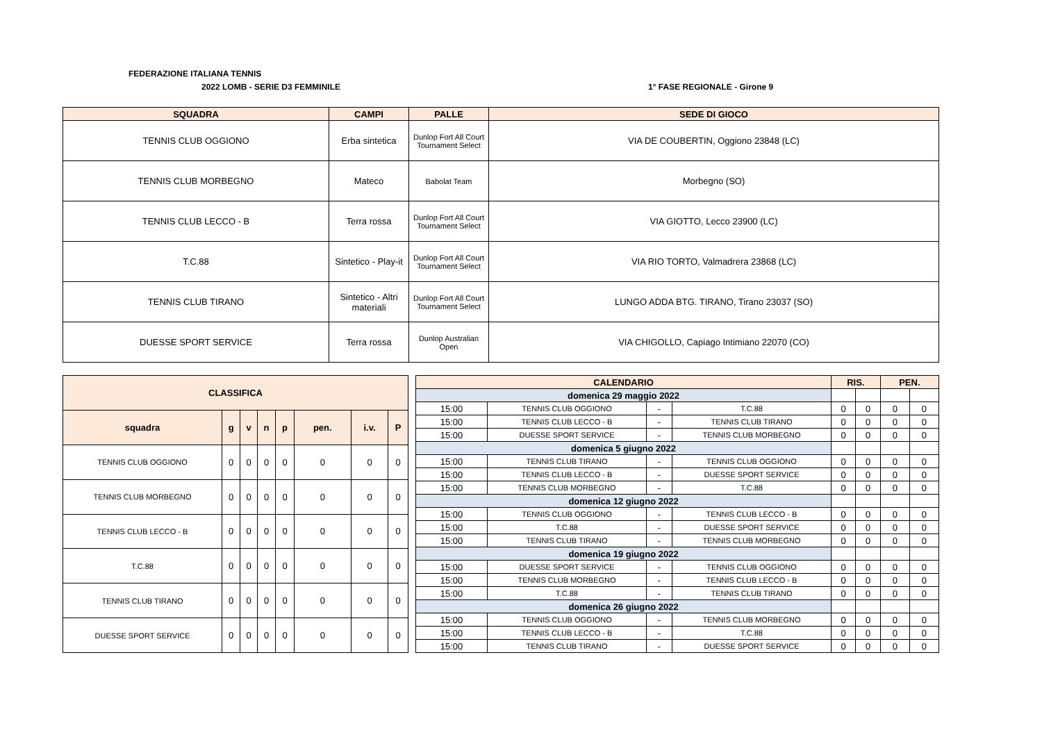FEDERAZIONE ITALIANA TENNIS
2022 LOMB - SERIE D3 FEMMINILE 1° FASE REGIONALE - Girone 9
| SQUADRA | CAMPI | PALLE | SEDE DI GIOCO |
| --- | --- | --- | --- |
| TENNIS CLUB OGGIONO | Erba sintetica | Dunlop Fort All Court Tournament Select | VIA DE COUBERTIN, Oggiono 23848 (LC) |
| TENNIS CLUB MORBEGNO | Mateco | Babolat Team | Morbegno (SO) |
| TENNIS CLUB LECCO - B | Terra rossa | Dunlop Fort All Court Tournament Select | VIA GIOTTO, Lecco 23900 (LC) |
| T.C.88 | Sintetico - Play-it | Dunlop Fort All Court Tournament Select | VIA RIO TORTO, Valmadrera 23868 (LC) |
| TENNIS CLUB TIRANO | Sintetico - Altri materiali | Dunlop Fort All Court Tournament Select | LUNGO ADDA BTG. TIRANO, Tirano 23037 (SO) |
| DUESSE SPORT SERVICE | Terra rossa | Dunlop Australian Open | VIA CHIGOLLO, Capiago Intimiano 22070 (CO) |
| CLASSIFICA | | | | | | | |
| squadra | g | v | n | p | pen. | i.v. | P |
| TENNIS CLUB OGGIONO | 0 | 0 | 0 | 0 | 0 | 0 | 0 |
| TENNIS CLUB MORBEGNO | 0 | 0 | 0 | 0 | 0 | 0 | 0 |
| TENNIS CLUB LECCO - B | 0 | 0 | 0 | 0 | 0 | 0 | 0 |
| T.C.88 | 0 | 0 | 0 | 0 | 0 | 0 | 0 |
| TENNIS CLUB TIRANO | 0 | 0 | 0 | 0 | 0 | 0 | 0 |
| DUESSE SPORT SERVICE | 0 | 0 | 0 | 0 | 0 | 0 | 0 |
| CALENDARIO | | | | RIS. | | PEN. | |
| domenica 29 maggio 2022 | | | | | | | |
| 15:00 | TENNIS CLUB OGGIONO | - | T.C.88 | 0 | 0 | 0 | 0 |
| 15:00 | TENNIS CLUB LECCO - B | - | TENNIS CLUB TIRANO | 0 | 0 | 0 | 0 |
| 15:00 | DUESSE SPORT SERVICE | - | TENNIS CLUB MORBEGNO | 0 | 0 | 0 | 0 |
| domenica 5 giugno 2022 | | | | | | | |
| 15:00 | TENNIS CLUB TIRANO | - | TENNIS CLUB OGGIONO | 0 | 0 | 0 | 0 |
| 15:00 | TENNIS CLUB LECCO - B | - | DUESSE SPORT SERVICE | 0 | 0 | 0 | 0 |
| 15:00 | TENNIS CLUB MORBEGNO | - | T.C.88 | 0 | 0 | 0 | 0 |
| domenica 12 giugno 2022 | | | | | | | |
| 15:00 | TENNIS CLUB OGGIONO | - | TENNIS CLUB LECCO - B | 0 | 0 | 0 | 0 |
| 15:00 | T.C.88 | - | DUESSE SPORT SERVICE | 0 | 0 | 0 | 0 |
| 15:00 | TENNIS CLUB TIRANO | - | TENNIS CLUB MORBEGNO | 0 | 0 | 0 | 0 |
| domenica 19 giugno 2022 | | | | | | | |
| 15:00 | DUESSE SPORT SERVICE | - | TENNIS CLUB OGGIONO | 0 | 0 | 0 | 0 |
| 15:00 | TENNIS CLUB MORBEGNO | - | TENNIS CLUB LECCO - B | 0 | 0 | 0 | 0 |
| 15:00 | T.C.88 | - | TENNIS CLUB TIRANO | 0 | 0 | 0 | 0 |
| domenica 26 giugno 2022 | | | | | | | |
| 15:00 | TENNIS CLUB OGGIONO | - | TENNIS CLUB MORBEGNO | 0 | 0 | 0 | 0 |
| 15:00 | TENNIS CLUB LECCO - B | - | T.C.88 | 0 | 0 | 0 | 0 |
| 15:00 | TENNIS CLUB TIRANO | - | DUESSE SPORT SERVICE | 0 | 0 | 0 | 0 |